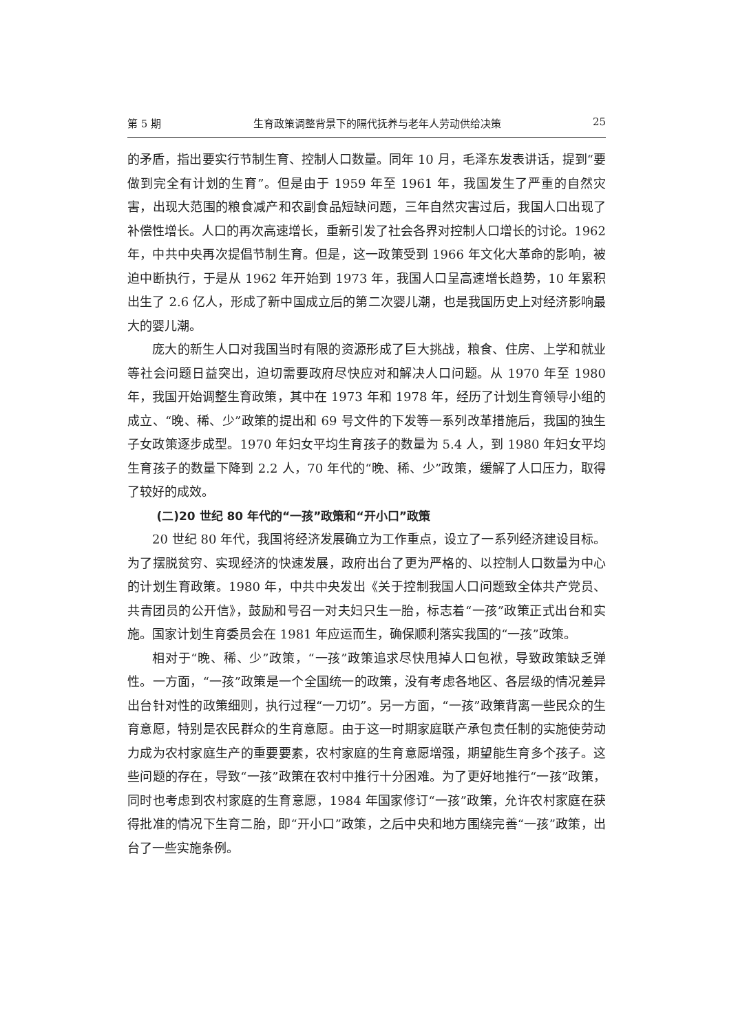第 5 期 生育政策调整背景下的隔代抚养与老年人劳动供给决策 25
的矛盾，指出要实行节制生育、控制人口数量。同年 10 月，毛泽东发表讲话，提到“要做到完全有计划的生育”。但是由于 1959 年至 1961 年，我国发生了严重的自然灾害，出现大范围的粮食减产和农副食品短缺问题，三年自然灾害过后，我国人口出现了补偿性增长。人口的再次高速增长，重新引发了社会各界对控制人口增长的讨论。1962 年，中共中央再次提倡节制生育。但是，这一政策受到 1966 年文化大革命的影响，被迫中断执行，于是从 1962 年开始到 1973 年，我国人口呈高速增长趋势，10 年累积出生了 2.6 亿人，形成了新中国成立后的第二次婴儿潮，也是我国历史上对经济影响最大的婴儿潮。
庞大的新生人口对我国当时有限的资源形成了巨大挑战，粮食、住房、上学和就业等社会问题日益突出，迫切需要政府尽快应对和解决人口问题。从 1970 年至 1980 年，我国开始调整生育政策，其中在 1973 年和 1978 年，经历了计划生育领导小组的成立、“晚、稀、少”政策的提出和 69 号文件的下发等一系列改革措施后，我国的独生子女政策逐步成型。1970 年妇女平均生育孩子的数量为 5.4 人，到 1980 年妇女平均生育孩子的数量下降到 2.2 人，70 年代的“晚、稀、少”政策，缓解了人口压力，取得了较好的成效。
(二)20 世纪 80 年代的“一孩”政策和“开小口”政策
20 世纪 80 年代，我国将经济发展确立为工作重点，设立了一系列经济建设目标。为了摆脱贫穷、实现经济的快速发展，政府出台了更为严格的、以控制人口数量为中心的计划生育政策。1980 年，中共中央发出《关于控制我国人口问题致全体共产党员、共青团员的公开信》，鼓励和号召一对夫妇只生一胎，标志着“一孩”政策正式出台和实施。国家计划生育委员会在 1981 年应运而生，确保顺利落实我国的“一孩”政策。
相对于“晚、稀、少”政策，“一孩”政策追求尽快甩掉人口包袱，导致政策缺乏弹性。一方面，“一孩”政策是一个全国统一的政策，没有考虑各地区、各层级的情况差异出台针对性的政策细则，执行过程“一刀切”。另一方面，“一孩”政策背离一些民众的生育意愿，特别是农民群众的生育意愿。由于这一时期家庭联产承包责任制的实施使劳动力成为农村家庭生产的重要要素，农村家庭的生育意愿增强，期望能生育多个孩子。这些问题的存在，导致“一孩”政策在农村中推行十分困难。为了更好地推行“一孩”政策，同时也考虑到农村家庭的生育意愿，1984 年国家修订“一孩”政策，允许农村家庭在获得批准的情况下生育二胎，即“开小口”政策，之后中央和地方围绕完善“一孩”政策，出台了一些实施条例。